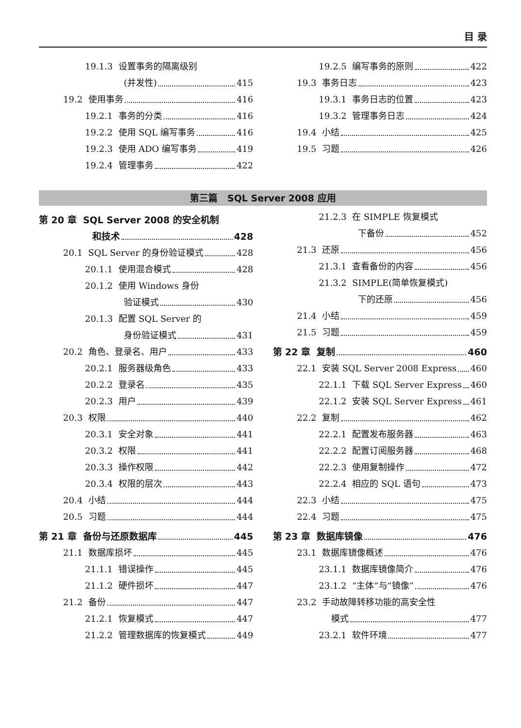目 录
19.1.3 设置事务的隔离级别
(并发性) 415
19.2 使用事务 416
19.2.1 事务的分类 416
19.2.2 使用 SQL 编写事务 416
19.2.3 使用 ADO 编写事务 419
19.2.4 管理事务 422
19.2.5 编写事务的原则 422
19.3 事务日志 423
19.3.1 事务日志的位置 423
19.3.2 管理事务日志 424
19.4 小结 425
19.5 习题 426
第三篇 SQL Server 2008 应用
第 20 章 SQL Server 2008 的安全机制
和技术 428
20.1 SQL Server 的身份验证模式 428
20.1.1 使用混合模式 428
20.1.2 使用 Windows 身份
验证模式 430
20.1.3 配置 SQL Server 的
身份验证模式 431
20.2 角色、登录名、用户 433
20.2.1 服务器级角色 433
20.2.2 登录名 435
20.2.3 用户 439
20.3 权限 440
20.3.1 安全对象 441
20.3.2 权限 441
20.3.3 操作权限 442
20.3.4 权限的层次 443
20.4 小结 444
20.5 习题 444
第 21 章 备份与还原数据库 445
21.1 数据库损坏 445
21.1.1 错误操作 445
21.1.2 硬件损坏 447
21.2 备份 447
21.2.1 恢复模式 447
21.2.2 管理数据库的恢复模式 449
21.2.3 在 SIMPLE 恢复模式
下备份 452
21.3 还原 456
21.3.1 查看备份的内容 456
21.3.2 SIMPLE(简单恢复模式)
下的还原 456
21.4 小结 459
21.5 习题 459
第 22 章 复制 460
22.1 安装 SQL Server 2008 Express 460
22.1.1 下载 SQL Server Express 460
22.1.2 安装 SQL Server Express 461
22.2 复制 462
22.2.1 配置发布服务器 463
22.2.2 配置订阅服务器 468
22.2.3 使用复制操作 472
22.2.4 相应的 SQL 语句 473
22.3 小结 475
22.4 习题 475
第 23 章 数据库镜像 476
23.1 数据库镜像概述 476
23.1.1 数据库镜像简介 476
23.1.2 “主体”与“镜像” 476
23.2 手动故障转移功能的高安全性
模式 477
23.2.1 软件环境 477